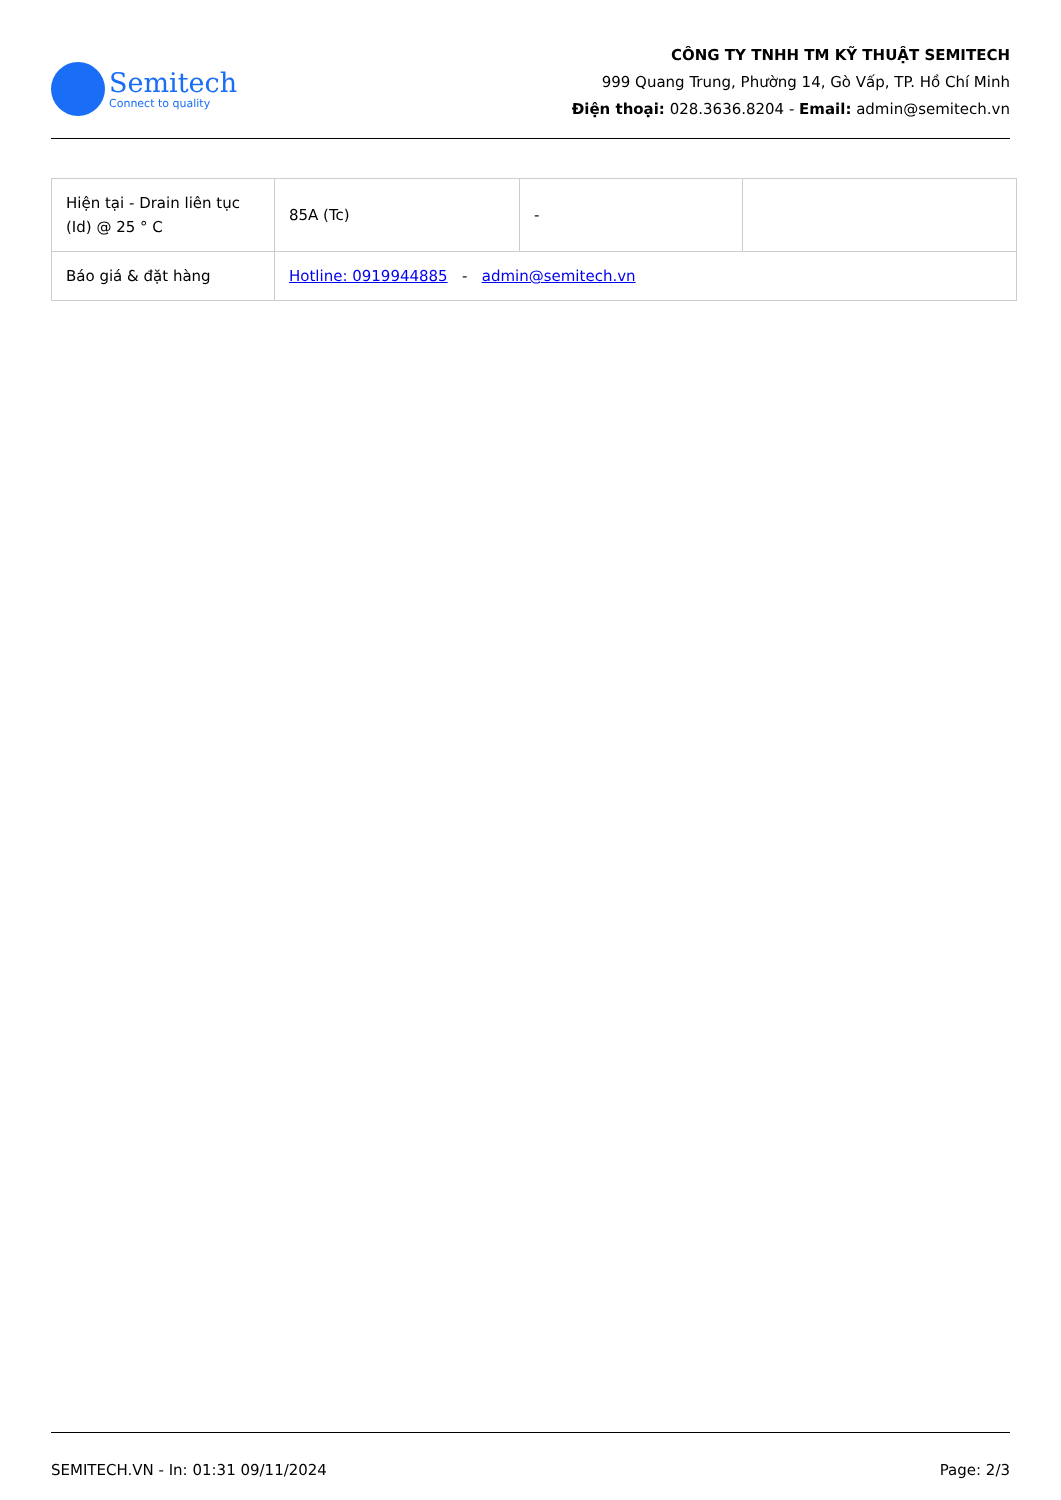Semitech
Connect to quality
CÔNG TY TNHH TM KỸ THUẬT SEMITECH
999 Quang Trung, Phường 14, Gò Vấp, TP. Hồ Chí Minh
Điện thoại: 028.3636.8204 - Email: admin@semitech.vn
| Hiện tại - Drain liên tục (Id) @ 25 ° C | 85A (Tc) | - | |
| Báo giá & đặt hàng | Hotline: 0919944885 - admin@semitech.vn | | |
SEMITECH.VN - In: 01:31 09/11/2024 Page: 2/3